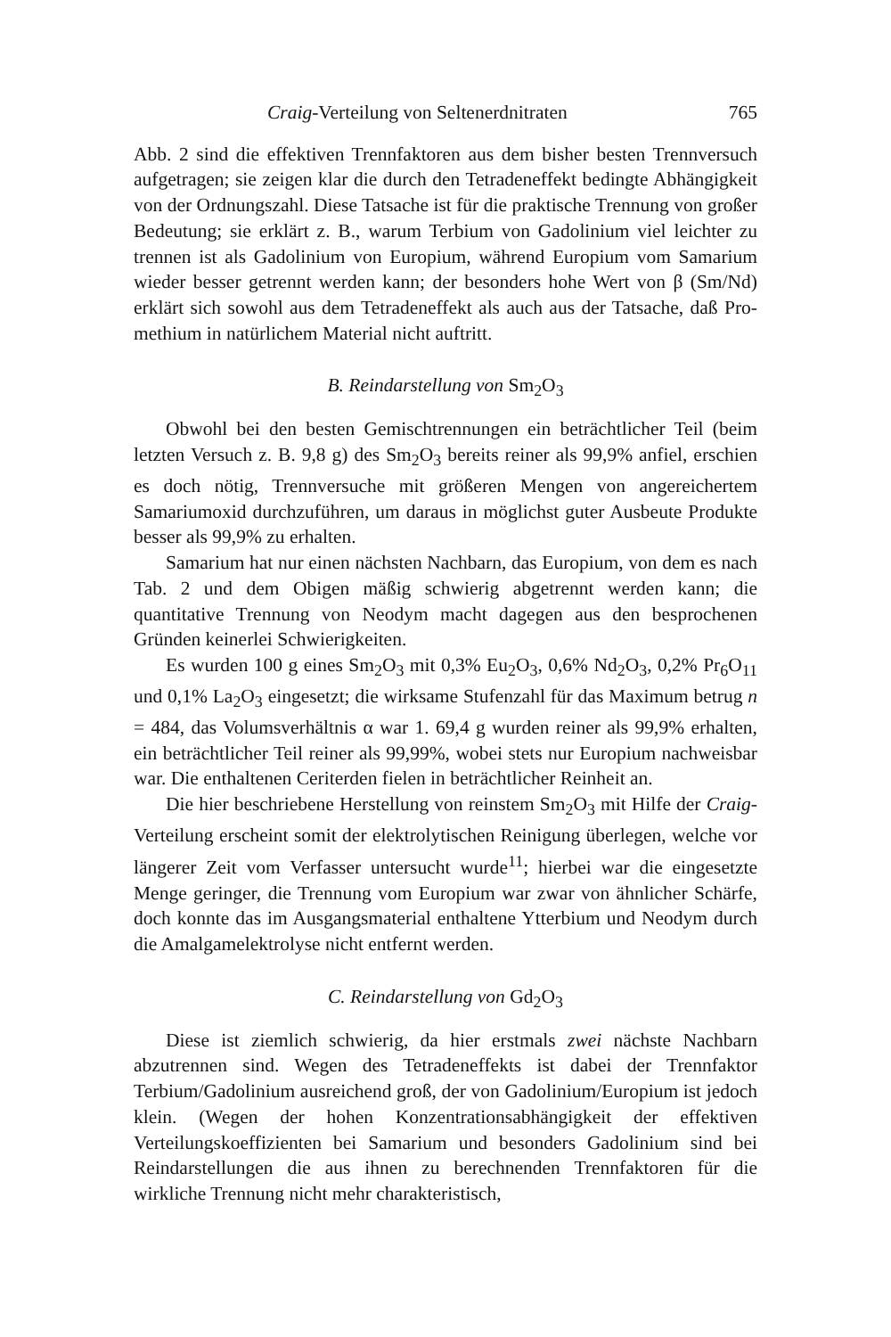Craig-Verteilung von Seltenerdnitraten 765
Abb. 2 sind die effektiven Trennfaktoren aus dem bisher besten Trenn­versuch aufgetragen; sie zeigen klar die durch den Tetradeneffekt bedingte Abhängigkeit von der Ordnungszahl. Diese Tatsache ist für die praktische Trennung von großer Bedeutung; sie erklärt z. B., warum Terbium von Gadolinium viel leichter zu trennen ist als Gadolinium von Europium, während Europium vom Samarium wieder besser getrennt werden kann; der besonders hohe Wert von β (Sm/Nd) erklärt sich sowohl aus dem Tetradeneffekt als auch aus der Tatsache, daß Pro­methium in natürlichem Material nicht auftritt.
B. Reindarstellung von Sm<sub>2</sub>O<sub>3</sub>
Obwohl bei den besten Gemischtrennungen ein beträchtlicher Teil (beim letzten Versuch z. B. 9,8 g) des Sm<sub>2</sub>O<sub>3</sub> bereits reiner als 99,9% anfiel, erschien es doch nötig, Trennversuche mit größeren Mengen von angereichertem Samariumoxid durchzuführen, um daraus in möglichst guter Ausbeute Produkte besser als 99,9% zu erhalten.
Samarium hat nur einen nächsten Nachbarn, das Europium, von dem es nach Tab. 2 und dem Obigen mäßig schwierig abgetrennt werden kann; die quantitative Trennung von Neodym macht dagegen aus den besprochenen Gründen keinerlei Schwierigkeiten.
Es wurden 100 g eines Sm<sub>2</sub>O<sub>3</sub> mit 0,3% Eu<sub>2</sub>O<sub>3</sub>, 0,6% Nd<sub>2</sub>O<sub>3</sub>, 0,2% Pr<sub>6</sub>O<sub>11</sub> und 0,1% La<sub>2</sub>O<sub>3</sub> eingesetzt; die wirksame Stufenzahl für das Maximum betrug n = 484, das Volumsverhältnis α war 1. 69,4 g wurden reiner als 99,9% erhalten, ein beträchtlicher Teil reiner als 99,99%, wobei stets nur Europium nachweisbar war. Die enthaltenen Ceriterden fielen in beträchtlicher Reinheit an.
Die hier beschriebene Herstellung von reinstem Sm<sub>2</sub>O<sub>3</sub> mit Hilfe der Craig-Verteilung erscheint somit der elektrolytischen Reinigung überlegen, welche vor längerer Zeit vom Verfasser untersucht wurde<sup>11</sup>; hierbei war die eingesetzte Menge geringer, die Trennung vom Europium war zwar von ähnlicher Schärfe, doch konnte das im Ausgangsmaterial enthaltene Ytterbium und Neodym durch die Amalgamelektrolyse nicht entfernt werden.
C. Reindarstellung von Gd<sub>2</sub>O<sub>3</sub>
Diese ist ziemlich schwierig, da hier erstmals zwei nächste Nachbarn abzutrennen sind. Wegen des Tetradeneffekts ist dabei der Trennfaktor Terbium/Gadolinium ausreichend groß, der von Gadolinium/Europium ist jedoch klein. (Wegen der hohen Konzentrationsabhängigkeit der effektiven Verteilungskoeffizienten bei Samarium und besonders Gadolinium sind bei Reindarstellungen die aus ihnen zu berechnenden Trennfaktoren für die wirkliche Trennung nicht mehr charakteristisch,